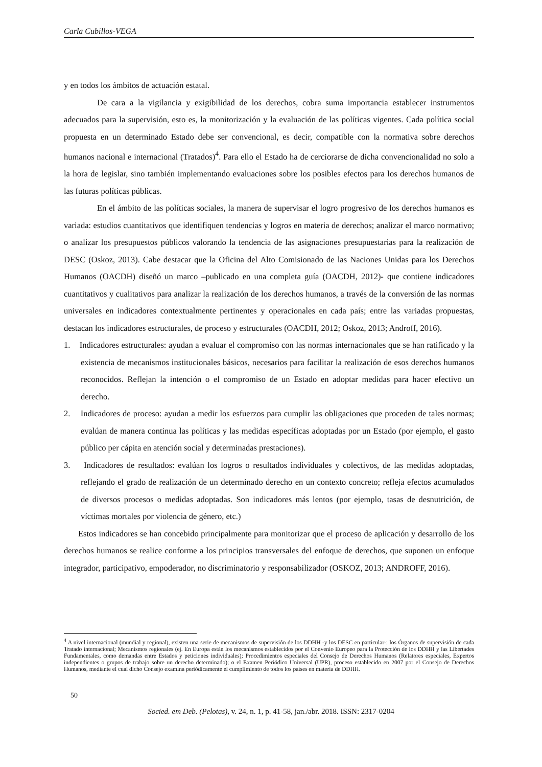Carla Cubillos-VEGA
y en todos los ámbitos de actuación estatal.
De cara a la vigilancia y exigibilidad de los derechos, cobra suma importancia establecer instrumentos adecuados para la supervisión, esto es, la monitorización y la evaluación de las políticas vigentes. Cada política social propuesta en un determinado Estado debe ser convencional, es decir, compatible con la normativa sobre derechos humanos nacional e internacional (Tratados)<sup>4</sup>. Para ello el Estado ha de cerciorarse de dicha convencionalidad no solo a la hora de legislar, sino también implementando evaluaciones sobre los posibles efectos para los derechos humanos de las futuras políticas públicas.
En el ámbito de las políticas sociales, la manera de supervisar el logro progresivo de los derechos humanos es variada: estudios cuantitativos que identifiquen tendencias y logros en materia de derechos; analizar el marco normativo; o analizar los presupuestos públicos valorando la tendencia de las asignaciones presupuestarias para la realización de DESC (Oskoz, 2013). Cabe destacar que la Oficina del Alto Comisionado de las Naciones Unidas para los Derechos Humanos (OACDH) diseñó un marco –publicado en una completa guía (OACDH, 2012)- que contiene indicadores cuantitativos y cualitativos para analizar la realización de los derechos humanos, a través de la conversión de las normas universales en indicadores contextualmente pertinentes y operacionales en cada país; entre las variadas propuestas, destacan los indicadores estructurales, de proceso y estructurales (OACDH, 2012; Oskoz, 2013; Androff, 2016).
1. Indicadores estructurales: ayudan a evaluar el compromiso con las normas internacionales que se han ratificado y la existencia de mecanismos institucionales básicos, necesarios para facilitar la realización de esos derechos humanos reconocidos. Reflejan la intención o el compromiso de un Estado en adoptar medidas para hacer efectivo un derecho.
2. Indicadores de proceso: ayudan a medir los esfuerzos para cumplir las obligaciones que proceden de tales normas; evalúan de manera continua las políticas y las medidas específicas adoptadas por un Estado (por ejemplo, el gasto público per cápita en atención social y determinadas prestaciones).
3. Indicadores de resultados: evalúan los logros o resultados individuales y colectivos, de las medidas adoptadas, reflejando el grado de realización de un determinado derecho en un contexto concreto; refleja efectos acumulados de diversos procesos o medidas adoptadas. Son indicadores más lentos (por ejemplo, tasas de desnutrición, de víctimas mortales por violencia de género, etc.)
Estos indicadores se han concebido principalmente para monitorizar que el proceso de aplicación y desarrollo de los derechos humanos se realice conforme a los principios transversales del enfoque de derechos, que suponen un enfoque integrador, participativo, empoderador, no discriminatorio y responsabilizador (OSKOZ, 2013; ANDROFF, 2016).
<sup>4</sup> A nivel internacional (mundial y regional), existen una serie de mecanismos de supervisión de los DDHH -y los DESC en particular-: los Órganos de supervisión de cada Tratado internacional; Mecanismos regionales (ej. En Europa están los mecanismos establecidos por el Convenio Europeo para la Protección de los DDHH y las Libertades Fundamentales, como demandas entre Estados y peticiones individuales); Procedimientos especiales del Consejo de Derechos Humanos (Relatores especiales, Expertos independientes o grupos de trabajo sobre un derecho determinado); o el Examen Periódico Universal (UPR), proceso establecido en 2007 por el Consejo de Derechos Humanos, mediante el cual dicho Consejo examina periódicamente el cumplimiento de todos los países en materia de DDHH.
50
Socied. em Deb. (Pelotas), v. 24, n. 1, p. 41-58, jan./abr. 2018. ISSN: 2317-0204